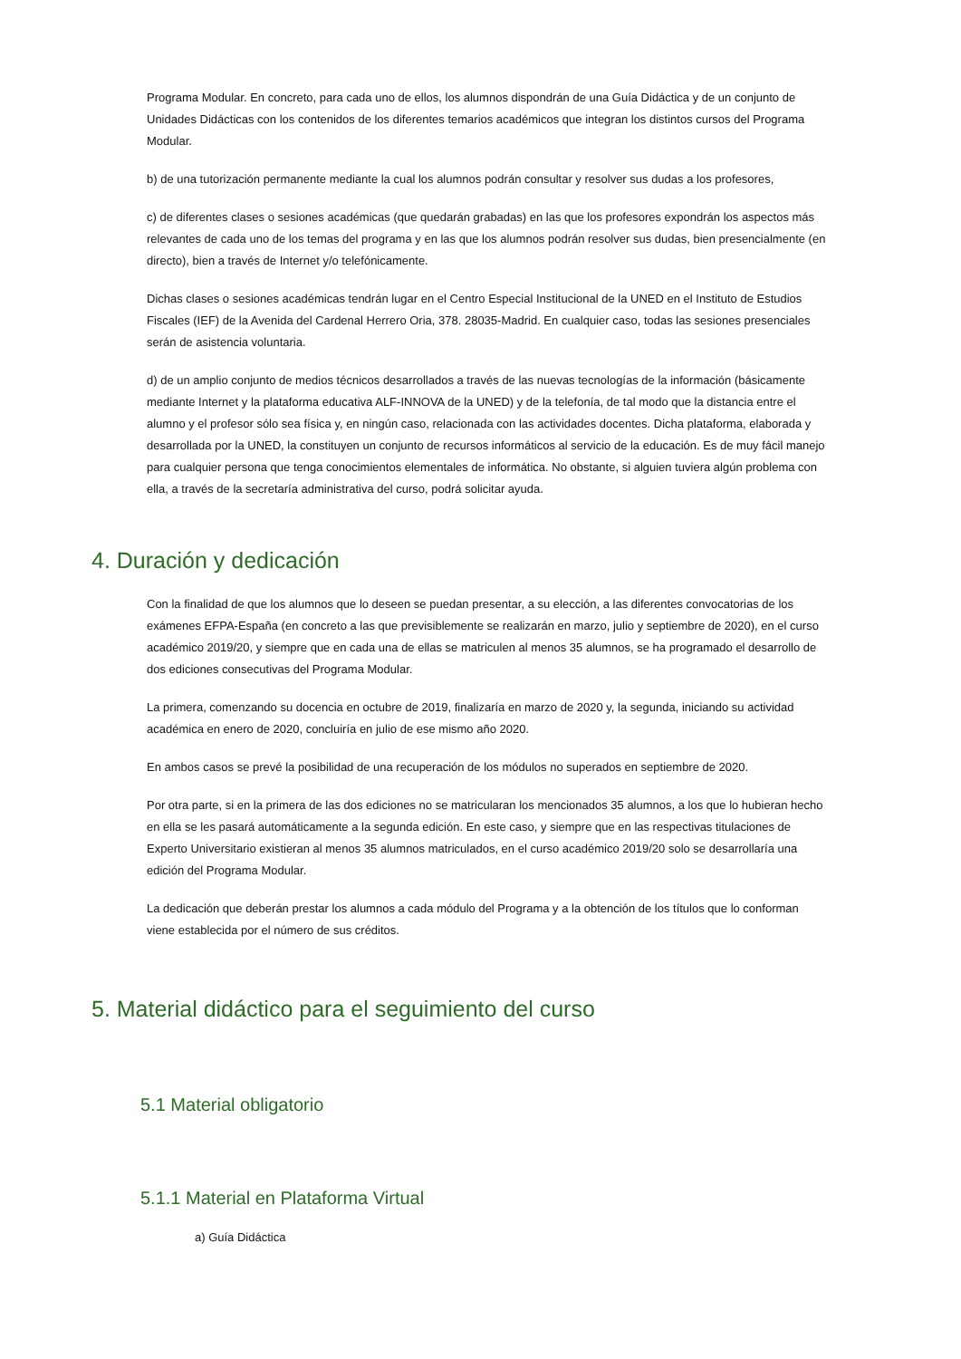Programa Modular. En concreto, para cada uno de ellos, los alumnos dispondrán de una Guía Didáctica y de un conjunto de Unidades Didácticas con los contenidos de los diferentes temarios académicos que integran los distintos cursos del Programa Modular.
b) de una tutorización permanente mediante la cual los alumnos podrán consultar y resolver sus dudas a los profesores,
c) de diferentes clases o sesiones académicas (que quedarán grabadas) en las que los profesores expondrán los aspectos más relevantes de cada uno de los temas del programa y en las que los alumnos podrán resolver sus dudas, bien presencialmente (en directo), bien a través de Internet y/o telefónicamente.
Dichas clases o sesiones académicas tendrán lugar en el Centro Especial Institucional de la UNED en el Instituto de Estudios Fiscales (IEF) de la Avenida del Cardenal Herrero Oria, 378. 28035-Madrid. En cualquier caso, todas las sesiones presenciales serán de asistencia voluntaria.
d) de un amplio conjunto de medios técnicos desarrollados a través de las nuevas tecnologías de la información (básicamente mediante Internet y la plataforma educativa ALF-INNOVA de la UNED) y de la telefonía, de tal modo que la distancia entre el alumno y el profesor sólo sea física y, en ningún caso, relacionada con las actividades docentes. Dicha plataforma, elaborada y desarrollada por la UNED, la constituyen un conjunto de recursos informáticos al servicio de la educación. Es de muy fácil manejo para cualquier persona que tenga conocimientos elementales de informática. No obstante, si alguien tuviera algún problema con ella, a través de la secretaría administrativa del curso, podrá solicitar ayuda.
4. Duración y dedicación
Con la finalidad de que los alumnos que lo deseen se puedan presentar, a su elección, a las diferentes convocatorias de los exámenes EFPA-España (en concreto a las que previsiblemente se realizarán en marzo, julio y septiembre de 2020), en el curso académico 2019/20, y siempre que en cada una de ellas se matriculen al menos 35 alumnos, se ha programado el desarrollo de dos ediciones consecutivas del Programa Modular.
La primera, comenzando su docencia en octubre de 2019, finalizaría en marzo de 2020 y, la segunda, iniciando su actividad académica en enero de 2020, concluiría en julio de ese mismo año 2020.
En ambos casos se prevé la posibilidad de una recuperación de los módulos no superados en septiembre de 2020.
Por otra parte, si en la primera de las dos ediciones no se matricularan los mencionados 35 alumnos, a los que lo hubieran hecho en ella se les pasará automáticamente a la segunda edición. En este caso, y siempre que en las respectivas titulaciones de Experto Universitario existieran al menos 35 alumnos matriculados, en el curso académico 2019/20 solo se desarrollaría una edición del Programa Modular.
La dedicación que deberán prestar los alumnos a cada módulo del Programa y a la obtención de los títulos que lo conforman viene establecida por el número de sus créditos.
5. Material didáctico para el seguimiento del curso
5.1 Material obligatorio
5.1.1 Material en Plataforma Virtual
a) Guía Didáctica